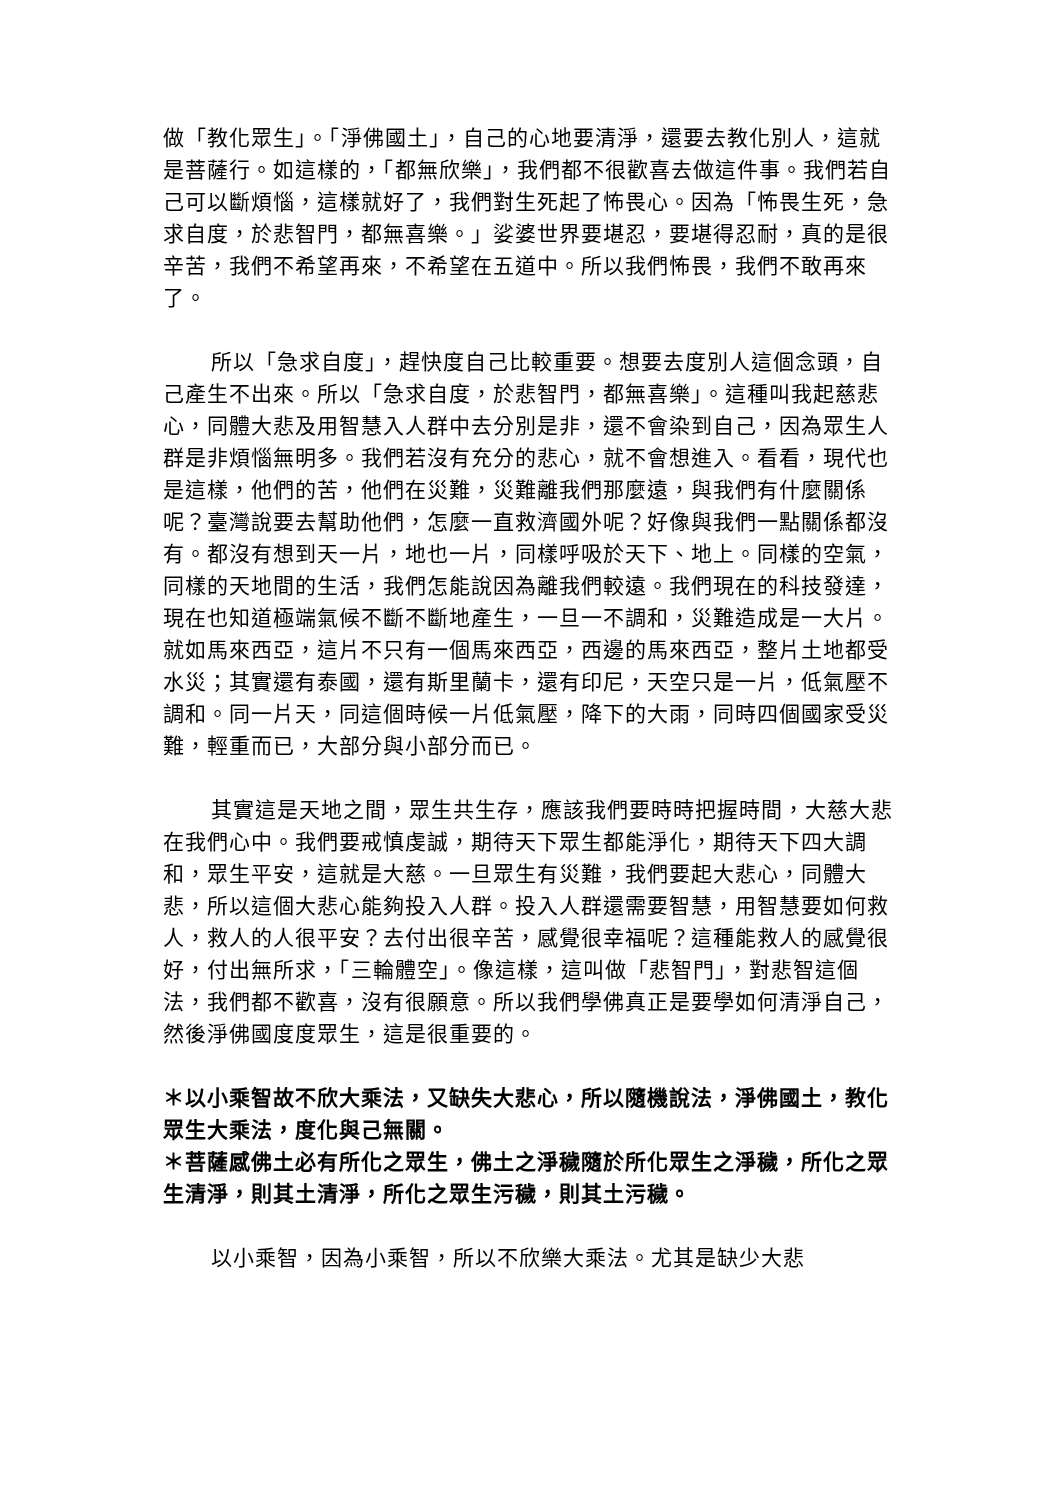做「教化眾生」。「淨佛國土」，自己的心地要清淨，還要去教化別人，這就是菩薩行。如這樣的，「都無欣樂」，我們都不很歡喜去做這件事。我們若自己可以斷煩惱，這樣就好了，我們對生死起了怖畏心。因為「怖畏生死，急求自度，於悲智門，都無喜樂。」娑婆世界要堪忍，要堪得忍耐，真的是很辛苦，我們不希望再來，不希望在五道中。所以我們怖畏，我們不敢再來了。
所以「急求自度」，趕快度自己比較重要。想要去度別人這個念頭，自己產生不出來。所以「急求自度，於悲智門，都無喜樂」。這種叫我起慈悲心，同體大悲及用智慧入人群中去分別是非，還不會染到自己，因為眾生人群是非煩惱無明多。我們若沒有充分的悲心，就不會想進入。看看，現代也是這樣，他們的苦，他們在災難，災難離我們那麼遠，與我們有什麼關係呢？臺灣說要去幫助他們，怎麼一直救濟國外呢？好像與我們一點關係都沒有。都沒有想到天一片，地也一片，同樣呼吸於天下、地上。同樣的空氣，同樣的天地間的生活，我們怎能說因為離我們較遠。我們現在的科技發達，現在也知道極端氣候不斷不斷地產生，一旦一不調和，災難造成是一大片。就如馬來西亞，這片不只有一個馬來西亞，西邊的馬來西亞，整片土地都受水災；其實還有泰國，還有斯里蘭卡，還有印尼，天空只是一片，低氣壓不調和。同一片天，同這個時候一片低氣壓，降下的大雨，同時四個國家受災難，輕重而已，大部分與小部分而已。
其實這是天地之間，眾生共生存，應該我們要時時把握時間，大慈大悲在我們心中。我們要戒慎虔誠，期待天下眾生都能淨化，期待天下四大調和，眾生平安，這就是大慈。一旦眾生有災難，我們要起大悲心，同體大悲，所以這個大悲心能夠投入人群。投入人群還需要智慧，用智慧要如何救人，救人的人很平安？去付出很辛苦，感覺很幸福呢？這種能救人的感覺很好，付出無所求，「三輪體空」。像這樣，這叫做「悲智門」，對悲智這個法，我們都不歡喜，沒有很願意。所以我們學佛真正是要學如何清淨自己，然後淨佛國度度眾生，這是很重要的。
＊以小乘智故不欣大乘法，又缺失大悲心，所以隨機說法，淨佛國土，教化眾生大乘法，度化與己無關。
＊菩薩感佛土必有所化之眾生，佛土之淨穢隨於所化眾生之淨穢，所化之眾生清淨，則其土清淨，所化之眾生污穢，則其土污穢。
以小乘智，因為小乘智，所以不欣樂大乘法。尤其是缺少大悲